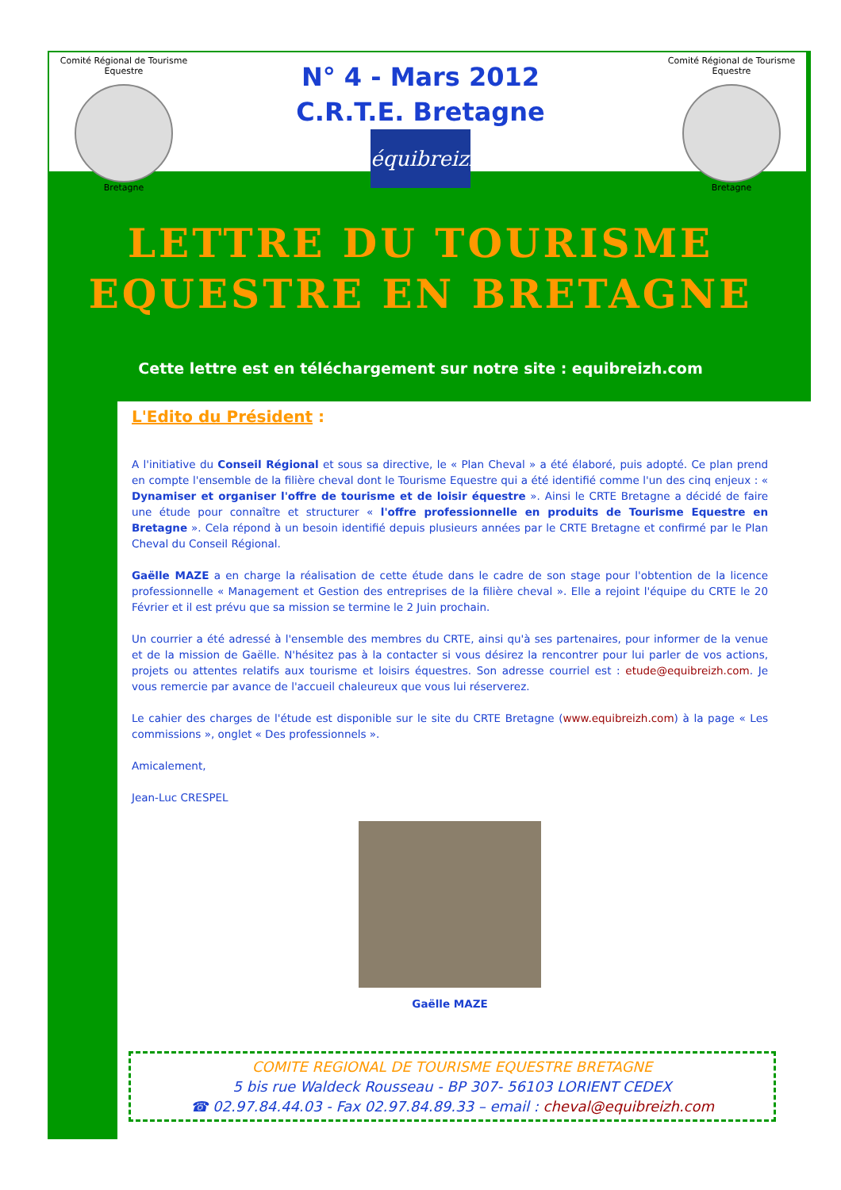Comité Régional de Tourisme Equestre
Bretagne
Comité Régional de Tourisme Equestre
Bretagne
N° 4 - Mars 2012
C.R.T.E. Bretagne
équibreizh
LETTRE DU TOURISME
EQUESTRE EN BRETAGNE
Cette lettre est en téléchargement sur notre site : equibreizh.com
L'Edito du Président :
A l'initiative du Conseil Régional et sous sa directive, le « Plan Cheval » a été élaboré, puis adopté. Ce plan prend en compte l'ensemble de la filière cheval dont le Tourisme Equestre qui a été identifié comme l'un des cinq enjeux : « Dynamiser et organiser l'offre de tourisme et de loisir équestre ». Ainsi le CRTE Bretagne a décidé de faire une étude pour connaître et structurer « l'offre professionnelle en produits de Tourisme Equestre en Bretagne ». Cela répond à un besoin identifié depuis plusieurs années par le CRTE Bretagne et confirmé par le Plan Cheval du Conseil Régional.
Gaëlle MAZE a en charge la réalisation de cette étude dans le cadre de son stage pour l'obtention de la licence professionnelle « Management et Gestion des entreprises de la filière cheval ». Elle a rejoint l'équipe du CRTE le 20 Février et il est prévu que sa mission se termine le 2 Juin prochain.
Un courrier a été adressé à l'ensemble des membres du CRTE, ainsi qu'à ses partenaires, pour informer de la venue et de la mission de Gaëlle. N'hésitez pas à la contacter si vous désirez la rencontrer pour lui parler de vos actions, projets ou attentes relatifs aux tourisme et loisirs équestres. Son adresse courriel est : etude@equibreizh.com. Je vous remercie par avance de l'accueil chaleureux que vous lui réserverez.
Le cahier des charges de l'étude est disponible sur le site du CRTE Bretagne (www.equibreizh.com) à la page « Les commissions », onglet « Des professionnels ».
Amicalement,
Jean-Luc CRESPEL
Gaëlle MAZE
COMITE REGIONAL DE TOURISME EQUESTRE BRETAGNE
5 bis rue Waldeck Rousseau - BP 307- 56103 LORIENT CEDEX
☎ 02.97.84.44.03 - Fax 02.97.84.89.33 – email : cheval@equibreizh.com